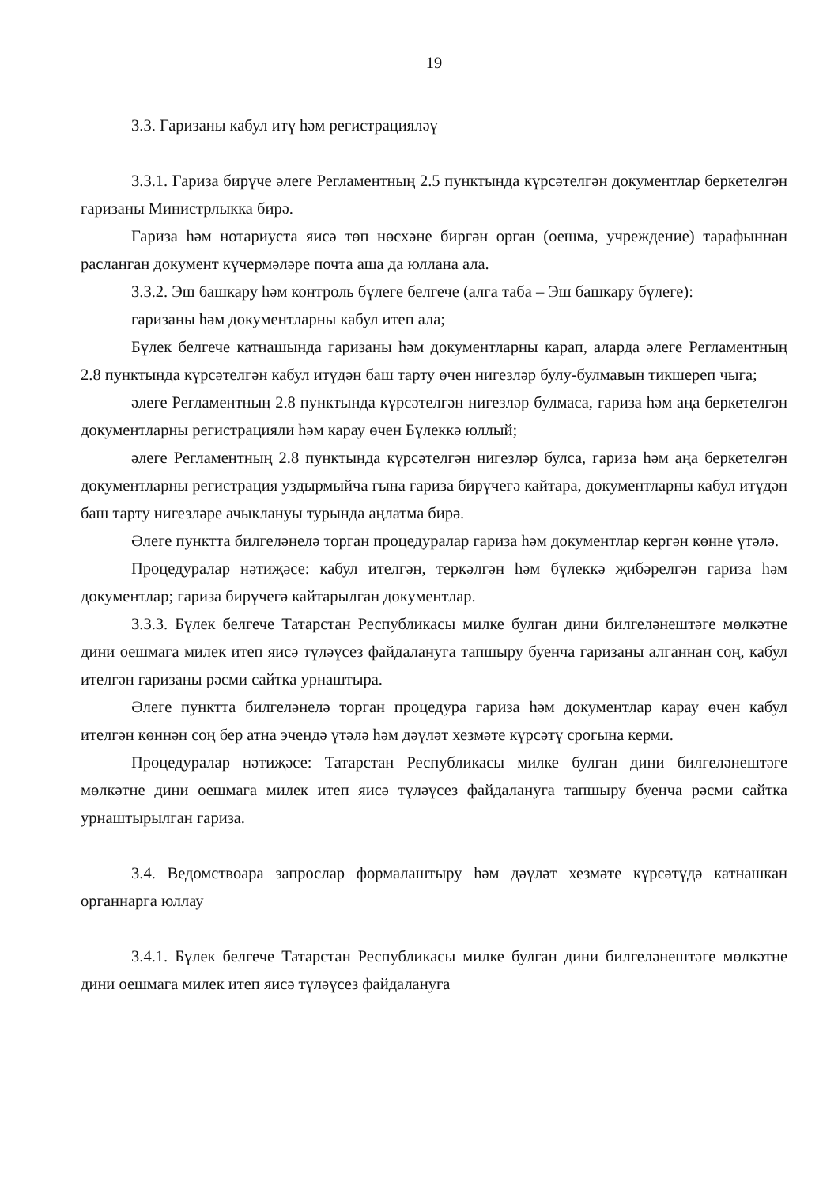19
3.3. Гаризаны кабул итү һәм регистрацияләү
3.3.1. Гариза бирүче әлеге Регламентның 2.5 пунктында күрсәтелгән документлар беркетелгән гаризаны Министрлыкка бирә.
Гариза һәм нотариуста яисә төп нөсхәне биргән орган (оешма, учреждение) тарафыннан расланган документ күчермәләре почта аша да юллана ала.
3.3.2. Эш башкару һәм контроль бүлеге белгече (алга таба – Эш башкару бүлеге):
гаризаны һәм документларны кабул итеп ала;
Бүлек белгече катнашында гаризаны һәм документларны карап, аларда әлеге Регламентның 2.8 пунктында күрсәтелгән кабул итүдән баш тарту өчен нигезләр булу-булмавын тикшереп чыга;
әлеге Регламентның 2.8 пунктында күрсәтелгән нигезләр булмаса, гариза һәм аңа беркетелгән документларны регистрацияли һәм карау өчен Бүлеккә юллый;
әлеге Регламентның 2.8 пунктында күрсәтелгән нигезләр булса, гариза һәм аңа беркетелгән документларны регистрация уздырмыйча гына гариза бирүчегә кайтара, документларны кабул итүдән баш тарту нигезләре ачыклануы турында аңлатма бирә.
Әлеге пунктта билгеләнелә торган процедуралар гариза һәм документлар кергән көнне үтәлә.
Процедуралар нәтиҗәсе: кабул ителгән, теркәлгән һәм бүлеккә җибәрелгән гариза һәм документлар; гариза бирүчегә кайтарылган документлар.
3.3.3. Бүлек белгече Татарстан Республикасы милке булган дини билгеләнештәге мөлкәтне дини оешмага милек итеп яисә түләүсез файдалануга тапшыру буенча гаризаны алганнан соң, кабул ителгән гаризаны рәсми сайтка урнаштыра.
Әлеге пунктта билгеләнелә торган процедура гариза һәм документлар карау өчен кабул ителгән көннән соң бер атна эчендә үтәлә һәм дәүләт хезмәте күрсәтү срогына керми.
Процедуралар нәтиҗәсе: Татарстан Республикасы милке булган дини билгеләнештәге мөлкәтне дини оешмага милек итеп яисә түләүсез файдалануга тапшыру буенча рәсми сайтка урнаштырылган гариза.
3.4. Ведомствоара запрослар формалаштыру һәм дәүләт хезмәте күрсәтүдә катнашкан органнарга юллау
3.4.1. Бүлек белгече Татарстан Республикасы милке булган дини билгеләнештәге мөлкәтне дини оешмага милек итеп яисә түләүсез файдалануга